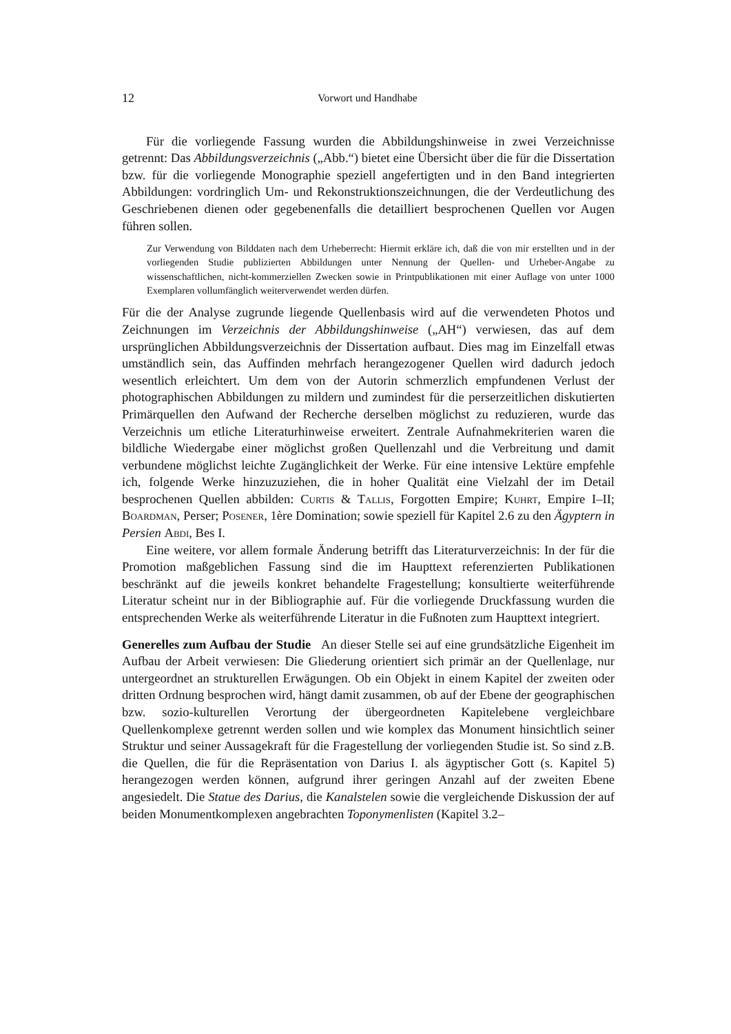12 Vorwort und Handhabe
Für die vorliegende Fassung wurden die Abbildungshinweise in zwei Verzeichnisse getrennt: Das Abbildungsverzeichnis („Abb.“) bietet eine Übersicht über die für die Dissertation bzw. für die vorliegende Monographie speziell angefertigten und in den Band integrierten Abbildungen: vordringlich Um- und Rekonstruktionszeichnungen, die der Verdeutlichung des Geschriebenen dienen oder gegebenenfalls die detailliert besprochenen Quellen vor Augen führen sollen.
Zur Verwendung von Bilddaten nach dem Urheberrecht: Hiermit erkläre ich, daß die von mir erstellten und in der vorliegenden Studie publizierten Abbildungen unter Nennung der Quellen- und Urheber-Angabe zu wissenschaftlichen, nicht-kommerziellen Zwecken sowie in Printpublikationen mit einer Auflage von unter 1000 Exemplaren vollumfänglich weiterverwendet werden dürfen.
Für die der Analyse zugrunde liegende Quellenbasis wird auf die verwendeten Photos und Zeichnungen im Verzeichnis der Abbildungshinweise („AH“) verwiesen, das auf dem ursprünglichen Abbildungsverzeichnis der Dissertation aufbaut. Dies mag im Einzelfall etwas umständlich sein, das Auffinden mehrfach herangezogener Quellen wird dadurch jedoch wesentlich erleichtert. Um dem von der Autorin schmerzlich empfundenen Verlust der photographischen Abbildungen zu mildern und zumindest für die perserzeitlichen diskutierten Primärquellen den Aufwand der Recherche derselben möglichst zu reduzieren, wurde das Verzeichnis um etliche Literaturhinweise erweitert. Zentrale Aufnahmekriterien waren die bildliche Wiedergabe einer möglichst großen Quellenzahl und die Verbreitung und damit verbundene möglichst leichte Zugänglichkeit der Werke. Für eine intensive Lektüre empfehle ich, folgende Werke hinzuzuziehen, die in hoher Qualität eine Vielzahl der im Detail besprochenen Quellen abbilden: Curtis & Tallis, Forgotten Empire; Kuhrt, Empire I–II; Boardman, Perser; Posener, 1ère Domination; sowie speziell für Kapitel 2.6 zu den Ägyptern in Persien Abdi, Bes I.
Eine weitere, vor allem formale Änderung betrifft das Literaturverzeichnis: In der für die Promotion maßgeblichen Fassung sind die im Haupttext referenzierten Publikationen beschränkt auf die jeweils konkret behandelte Fragestellung; konsultierte weiterführende Literatur scheint nur in der Bibliographie auf. Für die vorliegende Druckfassung wurden die entsprechenden Werke als weiterführende Literatur in die Fußnoten zum Haupttext integriert.
Generelles zum Aufbau der Studie An dieser Stelle sei auf eine grundsätzliche Eigenheit im Aufbau der Arbeit verwiesen: Die Gliederung orientiert sich primär an der Quellenlage, nur untergeordnet an strukturellen Erwägungen. Ob ein Objekt in einem Kapitel der zweiten oder dritten Ordnung besprochen wird, hängt damit zusammen, ob auf der Ebene der geographischen bzw. sozio-kulturellen Verortung der übergeordneten Kapitelebene vergleichbare Quellenkomplexe getrennt werden sollen und wie komplex das Monument hinsichtlich seiner Struktur und seiner Aussagekraft für die Fragestellung der vorliegenden Studie ist. So sind z.B. die Quellen, die für die Repräsentation von Darius I. als ägyptischer Gott (s. Kapitel 5) herangezogen werden können, aufgrund ihrer geringen Anzahl auf der zweiten Ebene angesiedelt. Die Statue des Darius, die Kanalstelen sowie die vergleichende Diskussion der auf beiden Monumentkomplexen angebrachten Toponymenlisten (Kapitel 3.2–